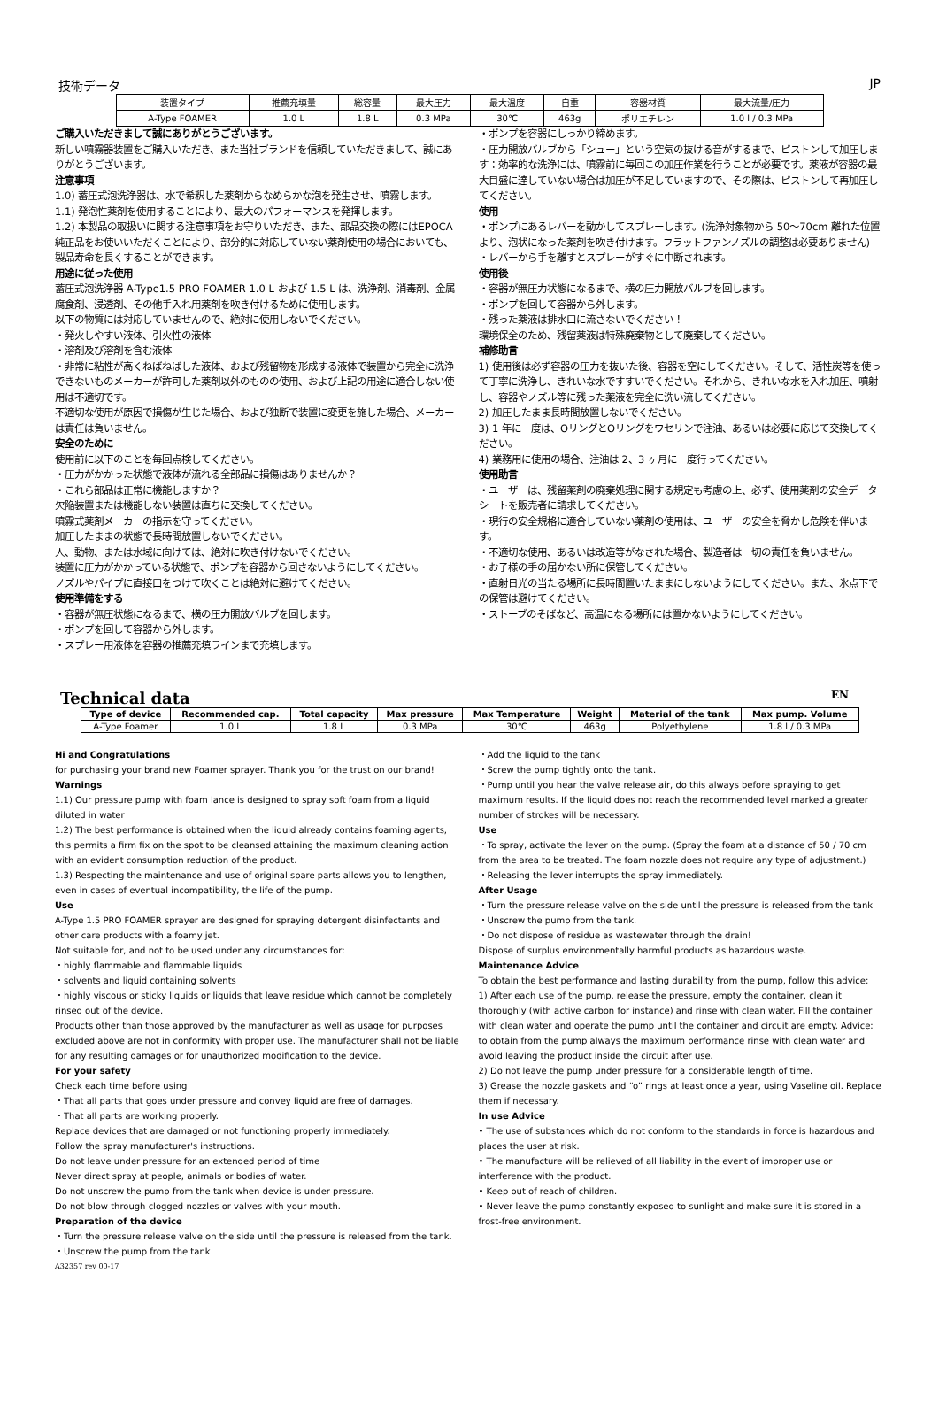技術データ JP
| 装置タイプ | 推薦充填量 | 総容量 | 最大圧力 | 最大温度 | 自重 | 容器材質 | 最大流量/圧力 |
| --- | --- | --- | --- | --- | --- | --- | --- |
| A-Type FOAMER | 1.0 L | 1.8 L | 0.3 MPa | 30℃ | 463g | ポリエチレン | 1.0 l / 0.3 MPa |
ご購入いただきまして誠にありがとうございます。
新しい噴霧器装置をご購入いただき、また当社ブランドを信頼していただきまして、誠にありがとうございます。
注意事項
1.0) 蓄圧式泡洗浄器は、水で希釈した薬剤からなめらかな泡を発生させ、噴霧します。
1.1) 発泡性薬剤を使用することにより、最大のパフォーマンスを発揮します。
1.2) 本製品の取扱いに関する注意事項をお守りいただき、また、部品交換の際にはEPOCA 純正品をお使いいただくことにより、部分的に対応していない薬剤使用の場合においても、製品寿命を長くすることができます。
用途に従った使用
蓄圧式泡洗浄器 A-Type1.5 PRO FOAMER 1.0 L および 1.5 L は、洗浄剤、消毒剤、金属腐食剤、浸透剤、その他手入れ用薬剤を吹き付けるために使用します。
以下の物質には対応していませんので、絶対に使用しないでください。
・発火しやすい液体、引火性の液体
・溶剤及び溶剤を含む液体
・非常に粘性が高くねばねばした液体、および残留物を形成する液体で装置から完全に洗浄できないものメーカーが許可した薬剤以外のものの使用、および上記の用途に適合しない使用は不適切です。
不適切な使用が原因で損傷が生じた場合、および独断で装置に変更を施した場合、メーカーは責任は負いません。
安全のために
使用前に以下のことを毎回点検してください。
・圧力がかかった状態で液体が流れる全部品に損傷はありませんか？
・これら部品は正常に機能しますか？
欠陥装置または機能しない装置は直ちに交換してください。
噴霧式薬剤メーカーの指示を守ってください。
加圧したままの状態で長時間放置しないでください。
人、動物、または水域に向けては、絶対に吹き付けないでください。
装置に圧力がかかっている状態で、ポンプを容器から回さないようにしてください。
ノズルやパイプに直接口をつけて吹くことは絶対に避けてください。
使用準備をする
・容器が無圧状態になるまで、横の圧力開放バルブを回します。
・ポンプを回して容器から外します。
・スプレー用液体を容器の推薦充填ラインまで充填します。
・ポンプを容器にしっかり締めます。
・圧力開放バルブから「シュー」という空気の抜ける音がするまで、ピストンして加圧します：効率的な洗浄には、噴霧前に毎回この加圧作業を行うことが必要です。薬液が容器の最大目盛に達していない場合は加圧が不足していますので、その際は、ピストンして再加圧してください。
使用
・ポンプにあるレバーを動かしてスプレーします。(洗浄対象物から 50〜70cm 離れた位置より、泡状になった薬剤を吹き付けます。フラットファンノズルの調整は必要ありません)
・レバーから手を離すとスプレーがすぐに中断されます。
使用後
・容器が無圧力状態になるまで、横の圧力開放バルブを回します。
・ポンプを回して容器から外します。
・残った薬液は排水口に流さないでください！
環境保全のため、残留薬液は特殊廃棄物として廃棄してください。
補修助言
1) 使用後は必ず容器の圧力を抜いた後、容器を空にしてください。そして、活性炭等を使って丁寧に洗浄し、きれいな水ですすいでください。それから、きれいな水を入れ加圧、噴射し、容器やノズル等に残った薬液を完全に洗い流してください。
2) 加圧したまま長時間放置しないでください。
3) 1 年に一度は、OリングとOリングをワセリンで注油、あるいは必要に応じて交換してください。
4) 業務用に使用の場合、注油は 2、3 ヶ月に一度行ってください。
使用助言
・ユーザーは、残留薬剤の廃棄処理に関する規定も考慮の上、必ず、使用薬剤の安全データシートを販売者に請求してください。
・現行の安全規格に適合していない薬剤の使用は、ユーザーの安全を脅かし危険を伴います。
・不適切な使用、あるいは改造等がなされた場合、製造者は一切の責任を負いません。
・お子様の手の届かない所に保管してください。
・直射日光の当たる場所に長時間置いたままにしないようにしてください。また、氷点下での保管は避けてください。
・ストーブのそばなど、高温になる場所には置かないようにしてください。
Technical data EN
| Type of device | Recommended cap. | Total capacity | Max pressure | Max Temperature | Weight | Material of the tank | Max pump. Volume |
| --- | --- | --- | --- | --- | --- | --- | --- |
| A-Type Foamer | 1.0 L | 1.8 L | 0.3 MPa | 30℃ | 463g | Polyethylene | 1.8 l / 0.3 MPa |
Hi and Congratulations
for purchasing your brand new Foamer sprayer. Thank you for the trust on our brand!
Warnings
1.1) Our pressure pump with foam lance is designed to spray soft foam from a liquid diluted in water
1.2) The best performance is obtained when the liquid already contains foaming agents, this permits a firm fix on the spot to be cleansed attaining the maximum cleaning action with an evident consumption reduction of the product.
1.3) Respecting the maintenance and use of original spare parts allows you to lengthen, even in cases of eventual incompatibility, the life of the pump.
Use
A-Type 1.5 PRO FOAMER sprayer are designed for spraying detergent disinfectants and other care products with a foamy jet.
Not suitable for, and not to be used under any circumstances for:
・highly flammable and flammable liquids
・solvents and liquid containing solvents
・highly viscous or sticky liquids or liquids that leave residue which cannot be completely rinsed out of the device.
Products other than those approved by the manufacturer as well as usage for purposes excluded above are not in conformity with proper use. The manufacturer shall not be liable for any resulting damages or for unauthorized modification to the device.
For your safety
Check each time before using
・That all parts that goes under pressure and convey liquid are free of damages.
・That all parts are working properly.
Replace devices that are damaged or not functioning properly immediately.
Follow the spray manufacturer's instructions.
Do not leave under pressure for an extended period of time
Never direct spray at people, animals or bodies of water.
Do not unscrew the pump from the tank when device is under pressure.
Do not blow through clogged nozzles or valves with your mouth.
Preparation of the device
・Turn the pressure release valve on the side until the pressure is released from the tank.
・Unscrew the pump from the tank
A32357 rev 00-17
・Add the liquid to the tank
・Screw the pump tightly onto the tank.
・Pump until you hear the valve release air, do this always before spraying to get maximum results. If the liquid does not reach the recommended level marked a greater number of strokes will be necessary.
Use
・To spray, activate the lever on the pump. (Spray the foam at a distance of 50 / 70 cm from the area to be treated. The foam nozzle does not require any type of adjustment.)
・Releasing the lever interrupts the spray immediately.
After Usage
・Turn the pressure release valve on the side until the pressure is released from the tank
・Unscrew the pump from the tank.
・Do not dispose of residue as wastewater through the drain!
Dispose of surplus environmentally harmful products as hazardous waste.
Maintenance Advice
To obtain the best performance and lasting durability from the pump, follow this advice:
1) After each use of the pump, release the pressure, empty the container, clean it thoroughly (with active carbon for instance) and rinse with clean water. Fill the container with clean water and operate the pump until the container and circuit are empty. Advice: to obtain from the pump always the maximum performance rinse with clean water and avoid leaving the product inside the circuit after use.
2) Do not leave the pump under pressure for a considerable length of time.
3) Grease the nozzle gaskets and “o” rings at least once a year, using Vaseline oil. Replace them if necessary.
In use Advice
• The use of substances which do not conform to the standards in force is hazardous and places the user at risk.
• The manufacture will be relieved of all liability in the event of improper use or interference with the product.
• Keep out of reach of children.
• Never leave the pump constantly exposed to sunlight and make sure it is stored in a frost-free environment.